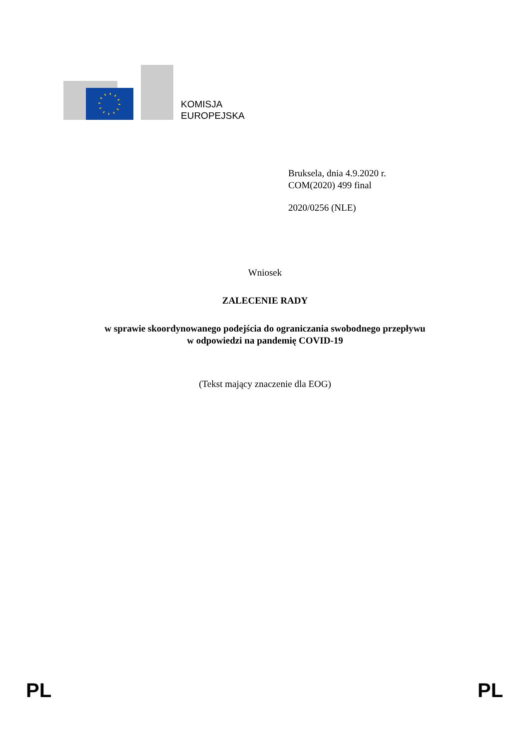KOMISJA
EUROPEJSKA
Bruksela, dnia 4.9.2020 r.
COM(2020) 499 final
2020/0256 (NLE)
Wniosek
ZALECENIE RADY
w sprawie skoordynowanego podejścia do ograniczania swobodnego przepływu
w odpowiedzi na pandemię COVID-19
(Tekst mający znaczenie dla EOG)
PL PL